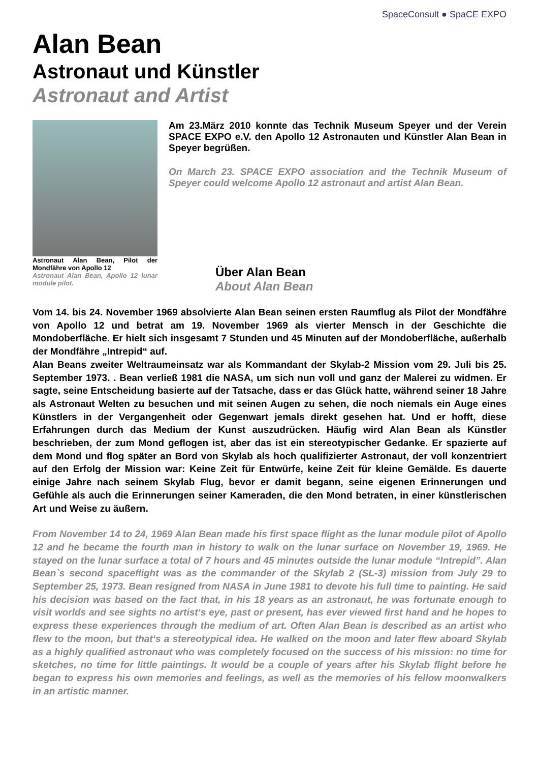SpaceConsult ● SpaCE EXPO
Alan Bean
Astronaut und Künstler
Astronaut and Artist
Astronaut Alan Bean, Pilot der Mondfähre von Apollo 12
Astronaut Alan Bean, Apollo 12 lunar module pilot.
Am 23.März 2010 konnte das Technik Museum Speyer und der Verein SPACE EXPO e.V. den Apollo 12 Astronauten und Künstler Alan Bean in Speyer begrüßen.
On March 23. SPACE EXPO association and the Technik Museum of Speyer could welcome Apollo 12 astronaut and artist Alan Bean.
Über Alan Bean
About Alan Bean
Vom 14. bis 24. November 1969 absolvierte Alan Bean seinen ersten Raumflug als Pilot der Mondfähre von Apollo 12 und betrat am 19. November 1969 als vierter Mensch in der Geschichte die Mondoberfläche. Er hielt sich insgesamt 7 Stunden und 45 Minuten auf der Mondoberfläche, außerhalb der Mondfähre „Intrepid“ auf.
Alan Beans zweiter Weltraumeinsatz war als Kommandant der Skylab-2 Mission vom 29. Juli bis 25. September 1973. . Bean verließ 1981 die NASA, um sich nun voll und ganz der Malerei zu widmen. Er sagte, seine Entscheidung basierte auf der Tatsache, dass er das Glück hatte, während seiner 18 Jahre als Astronaut Welten zu besuchen und mit seinen Augen zu sehen, die noch niemals ein Auge eines Künstlers in der Vergangenheit oder Gegenwart jemals direkt gesehen hat. Und er hofft, diese Erfahrungen durch das Medium der Kunst auszudrücken. Häufig wird Alan Bean als Künstler beschrieben, der zum Mond geflogen ist, aber das ist ein stereotypischer Gedanke. Er spazierte auf dem Mond und flog später an Bord von Skylab als hoch qualifizierter Astronaut, der voll konzentriert auf den Erfolg der Mission war: Keine Zeit für Entwürfe, keine Zeit für kleine Gemälde. Es dauerte einige Jahre nach seinem Skylab Flug, bevor er damit begann, seine eigenen Erinnerungen und Gefühle als auch die Erinnerungen seiner Kameraden, die den Mond betraten, in einer künstlerischen Art und Weise zu äußern.
From November 14 to 24, 1969 Alan Bean made his first space flight as the lunar module pilot of Apollo 12 and he became the fourth man in history to walk on the lunar surface on November 19, 1969. He stayed on the lunar surface a total of 7 hours and 45 minutes outside the lunar module “Intrepid”. Alan Bean`s second spaceflight was as the commander of the Skylab 2 (SL-3) mission from July 29 to September 25, 1973. Bean resigned from NASA in June 1981 to devote his full time to painting. He said his decision was based on the fact that, in his 18 years as an astronaut, he was fortunate enough to visit worlds and see sights no artist‘s eye, past or present, has ever viewed first hand and he hopes to express these experiences through the medium of art. Often Alan Bean is described as an artist who flew to the moon, but that‘s a stereotypical idea. He walked on the moon and later flew aboard Skylab as a highly qualified astronaut who was completely focused on the success of his mission: no time for sketches, no time for little paintings. It would be a couple of years after his Skylab flight before he began to express his own memories and feelings, as well as the memories of his fellow moonwalkers in an artistic manner.